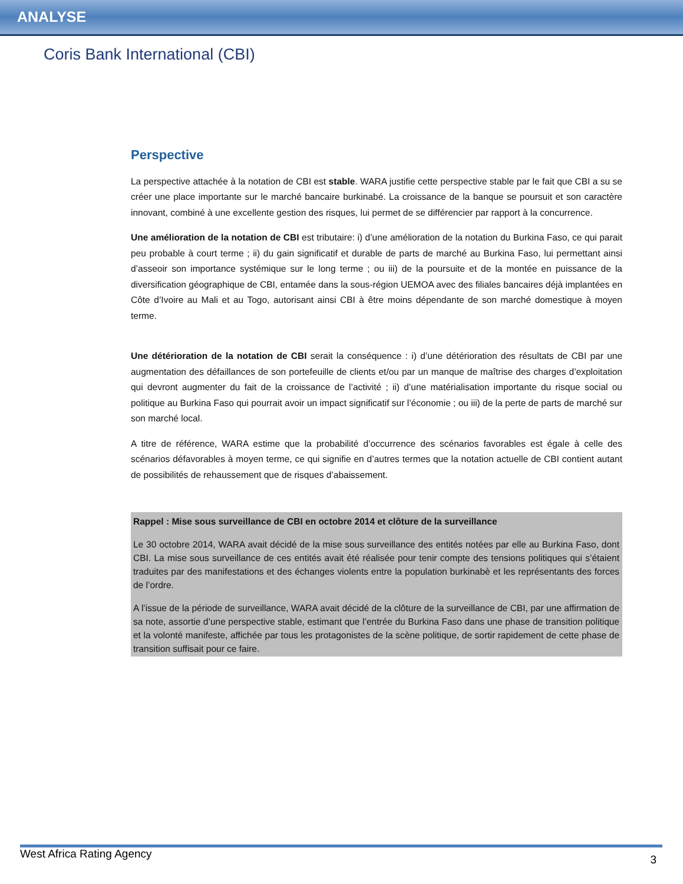ANALYSE
Coris Bank International (CBI)
Perspective
La perspective attachée à la notation de CBI est stable. WARA justifie cette perspective stable par le fait que CBI a su se créer une place importante sur le marché bancaire burkinabé. La croissance de la banque se poursuit et son caractère innovant, combiné à une excellente gestion des risques, lui permet de se différencier par rapport à la concurrence.
Une amélioration de la notation de CBI est tributaire: i) d’une amélioration de la notation du Burkina Faso, ce qui parait peu probable à court terme ; ii) du gain significatif et durable de parts de marché au Burkina Faso, lui permettant ainsi d’asseoir son importance systémique sur le long terme ; ou iii) de la poursuite et de la montée en puissance de la diversification géographique de CBI, entamée dans la sous-région UEMOA avec des filiales bancaires déjà implantées en Côte d’Ivoire au Mali et au Togo, autorisant ainsi CBI à être moins dépendante de son marché domestique à moyen terme.
Une détérioration de la notation de CBI serait la conséquence : i) d’une détérioration des résultats de CBI par une augmentation des défaillances de son portefeuille de clients et/ou par un manque de maîtrise des charges d’exploitation qui devront augmenter du fait de la croissance de l’activité ; ii) d’une matérialisation importante du risque social ou politique au Burkina Faso qui pourrait avoir un impact significatif sur l’économie ; ou iii) de la perte de parts de marché sur son marché local.
A titre de référence, WARA estime que la probabilité d’occurrence des scénarios favorables est égale à celle des scénarios défavorables à moyen terme, ce qui signifie en d’autres termes que la notation actuelle de CBI contient autant de possibilités de rehaussement que de risques d’abaissement.
Rappel : Mise sous surveillance de CBI en octobre 2014 et clôture de la surveillance
Le 30 octobre 2014, WARA avait décidé de la mise sous surveillance des entités notées par elle au Burkina Faso, dont CBI. La mise sous surveillance de ces entités avait été réalisée pour tenir compte des tensions politiques qui s’étaient traduites par des manifestations et des échanges violents entre la population burkinabè et les représentants des forces de l’ordre.
A l’issue de la période de surveillance, WARA avait décidé de la clôture de la surveillance de CBI, par une affirmation de sa note, assortie d’une perspective stable, estimant que l’entrée du Burkina Faso dans une phase de transition politique et la volonté manifeste, affichée par tous les protagonistes de la scène politique, de sortir rapidement de cette phase de transition suffisait pour ce faire.
West Africa Rating Agency 3